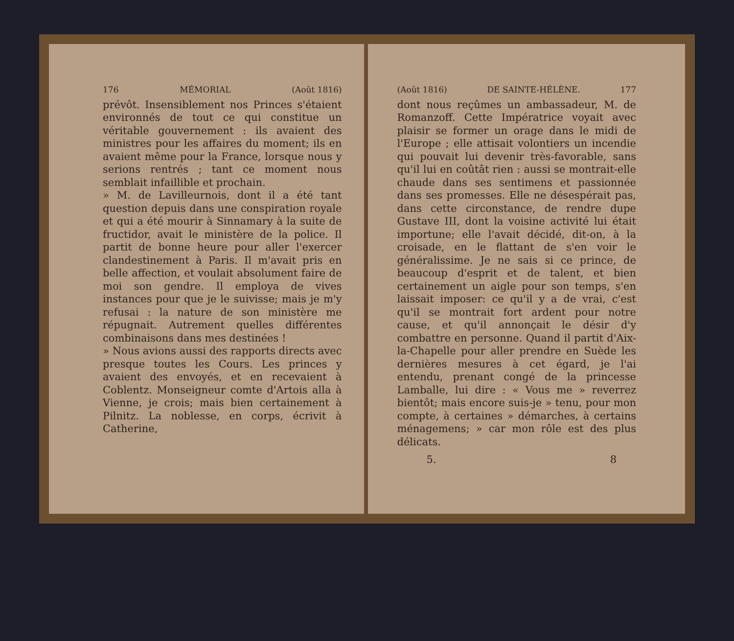176 MÉMORIAL (Août 1816)
prévôt. Insensiblement nos Princes s'étaient environnés de tout ce qui constitue un véritable gouvernement : ils avaient des ministres pour les affaires du moment; ils en avaient même pour la France, lorsque nous y serions rentrés ; tant ce moment nous semblait infaillible et prochain.
» M. de Lavilleurnois, dont il a été tant question depuis dans une conspiration royale et qui a été mourir à Sinnamary à la suite de fructidor, avait le ministère de la police. Il partit de bonne heure pour aller l'exercer clandestinement à Paris. Il m'avait pris en belle affection, et voulait absolument faire de moi son gendre. Il employa de vives instances pour que je le suivisse; mais je m'y refusai : la nature de son ministère me répugnait. Autrement quelles différentes combinaisons dans mes destinées !
» Nous avions aussi des rapports directs avec presque toutes les Cours. Les princes y avaient des envoyés, et en recevaient à Coblentz. Monseigneur comte d'Artois alla à Vienne, je crois; mais bien certainement à Pilnitz. La noblesse, en corps, écrivit à Catherine,
(Août 1816) DE SAINTE-HÉLÈNE. 177
dont nous reçûmes un ambassadeur, M. de Romanzoff. Cette Impératrice voyait avec plaisir se former un orage dans le midi de l'Europe ; elle attisait volontiers un incendie qui pouvait lui devenir très-favorable, sans qu'il lui en coûtât rien : aussi se montrait-elle chaude dans ses sentimens et passionnée dans ses promesses. Elle ne désespérait pas, dans cette circonstance, de rendre dupe Gustave III, dont la voisine activité lui était importune; elle l'avait décidé, dit-on, à la croisade, en le flattant de s'en voir le généralissime. Je ne sais si ce prince, de beaucoup d'esprit et de talent, et bien certainement un aigle pour son temps, s'en laissait imposer: ce qu'il y a de vrai, c'est qu'il se montrait fort ardent pour notre cause, et qu'il annonçait le désir d'y combattre en personne. Quand il partit d'Aix-la-Chapelle pour aller prendre en Suède les dernières mesures à cet égard, je l'ai entendu, prenant congé de la princesse Lamballe, lui dire : « Vous me » reverrez bientôt; mais encore suis-je » tenu, pour mon compte, à certaines » démarches, à certains ménagemens; » car mon rôle est des plus délicats.
5. 8